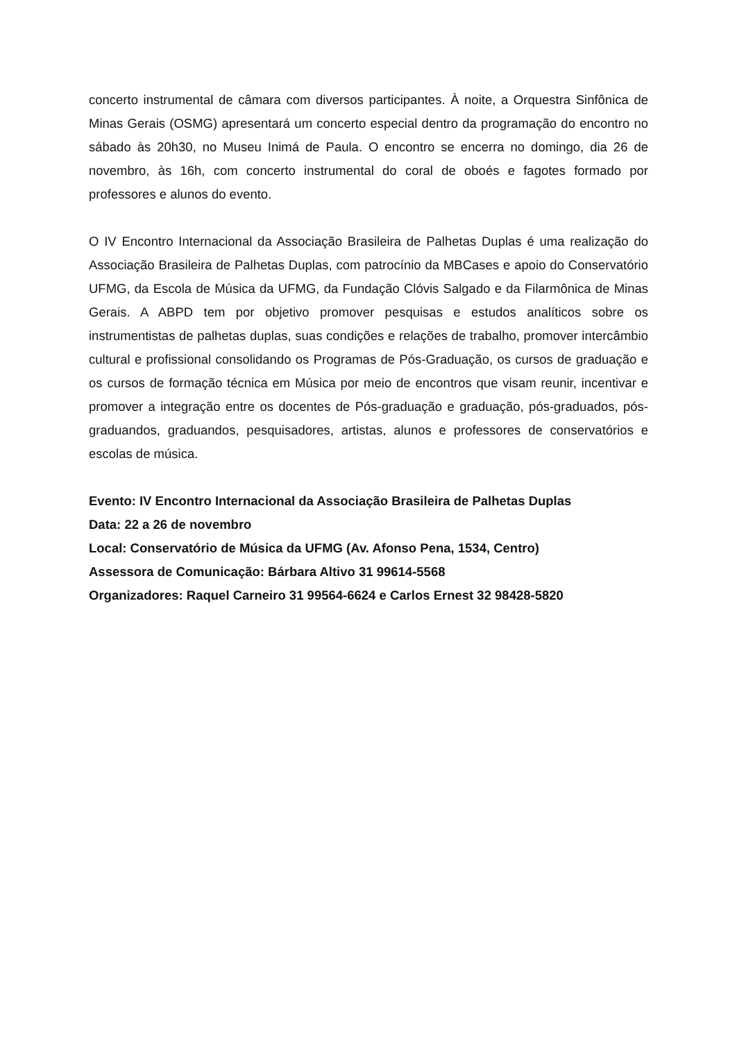concerto instrumental de câmara com diversos participantes. À noite, a Orquestra Sinfônica de Minas Gerais (OSMG) apresentará um concerto especial dentro da programação do encontro no sábado às 20h30, no Museu Inimá de Paula. O encontro se encerra no domingo, dia 26 de novembro, às 16h, com concerto instrumental do coral de oboés e fagotes formado por professores e alunos do evento.
O IV Encontro Internacional da Associação Brasileira de Palhetas Duplas é uma realização do Associação Brasileira de Palhetas Duplas, com patrocínio da MBCases e apoio do Conservatório UFMG, da Escola de Música da UFMG, da Fundação Clóvis Salgado e da Filarmônica de Minas Gerais. A ABPD tem por objetivo promover pesquisas e estudos analíticos sobre os instrumentistas de palhetas duplas, suas condições e relações de trabalho, promover intercâmbio cultural e profissional consolidando os Programas de Pós-Graduação, os cursos de graduação e os cursos de formação técnica em Música por meio de encontros que visam reunir, incentivar e promover a integração entre os docentes de Pós-graduação e graduação, pós-graduados, pós-graduandos, graduandos, pesquisadores, artistas, alunos e professores de conservatórios e escolas de música.
Evento: IV Encontro Internacional da Associação Brasileira de Palhetas Duplas
Data: 22 a 26 de novembro
Local: Conservatório de Música da UFMG (Av. Afonso Pena, 1534, Centro)
Assessora de Comunicação: Bárbara Altivo 31 99614-5568
Organizadores: Raquel Carneiro 31 99564-6624 e Carlos Ernest 32 98428-5820